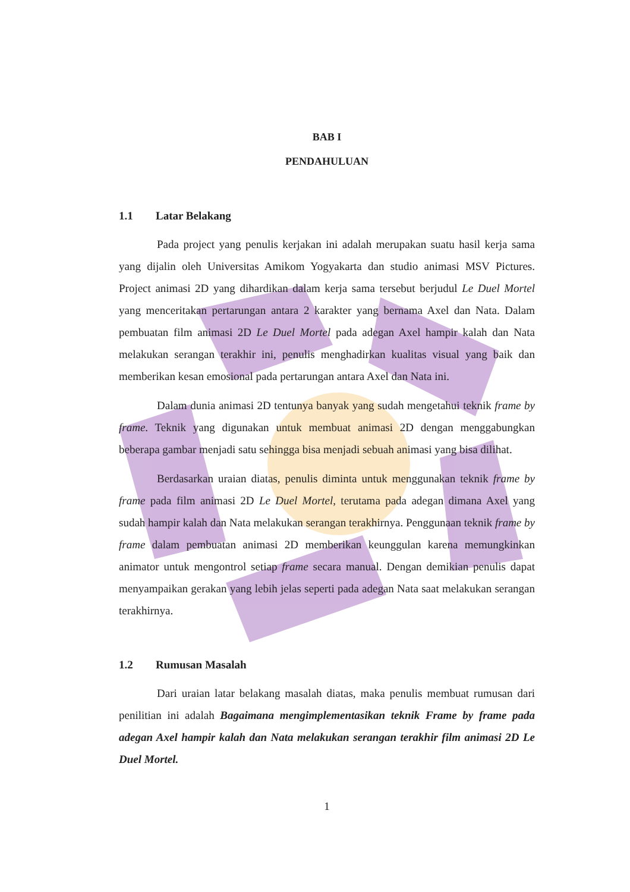BAB I
PENDAHULUAN
1.1 Latar Belakang
Pada project yang penulis kerjakan ini adalah merupakan suatu hasil kerja sama yang dijalin oleh Universitas Amikom Yogyakarta dan studio animasi MSV Pictures. Project animasi 2D yang dihardikan dalam kerja sama tersebut berjudul Le Duel Mortel yang menceritakan pertarungan antara 2 karakter yang bernama Axel dan Nata. Dalam pembuatan film animasi 2D Le Duel Mortel pada adegan Axel hampir kalah dan Nata melakukan serangan terakhir ini, penulis menghadirkan kualitas visual yang baik dan memberikan kesan emosional pada pertarungan antara Axel dan Nata ini.
Dalam dunia animasi 2D tentunya banyak yang sudah mengetahui teknik frame by frame. Teknik yang digunakan untuk membuat animasi 2D dengan menggabungkan beberapa gambar menjadi satu sehingga bisa menjadi sebuah animasi yang bisa dilihat.
Berdasarkan uraian diatas, penulis diminta untuk menggunakan teknik frame by frame pada film animasi 2D Le Duel Mortel, terutama pada adegan dimana Axel yang sudah hampir kalah dan Nata melakukan serangan terakhirnya. Penggunaan teknik frame by frame dalam pembuatan animasi 2D memberikan keunggulan karena memungkinkan animator untuk mengontrol setiap frame secara manual. Dengan demikian penulis dapat menyampaikan gerakan yang lebih jelas seperti pada adegan Nata saat melakukan serangan terakhirnya.
1.2 Rumusan Masalah
Dari uraian latar belakang masalah diatas, maka penulis membuat rumusan dari penilitian ini adalah Bagaimana mengimplementasikan teknik Frame by frame pada adegan Axel hampir kalah dan Nata melakukan serangan terakhir film animasi 2D Le Duel Mortel.
1